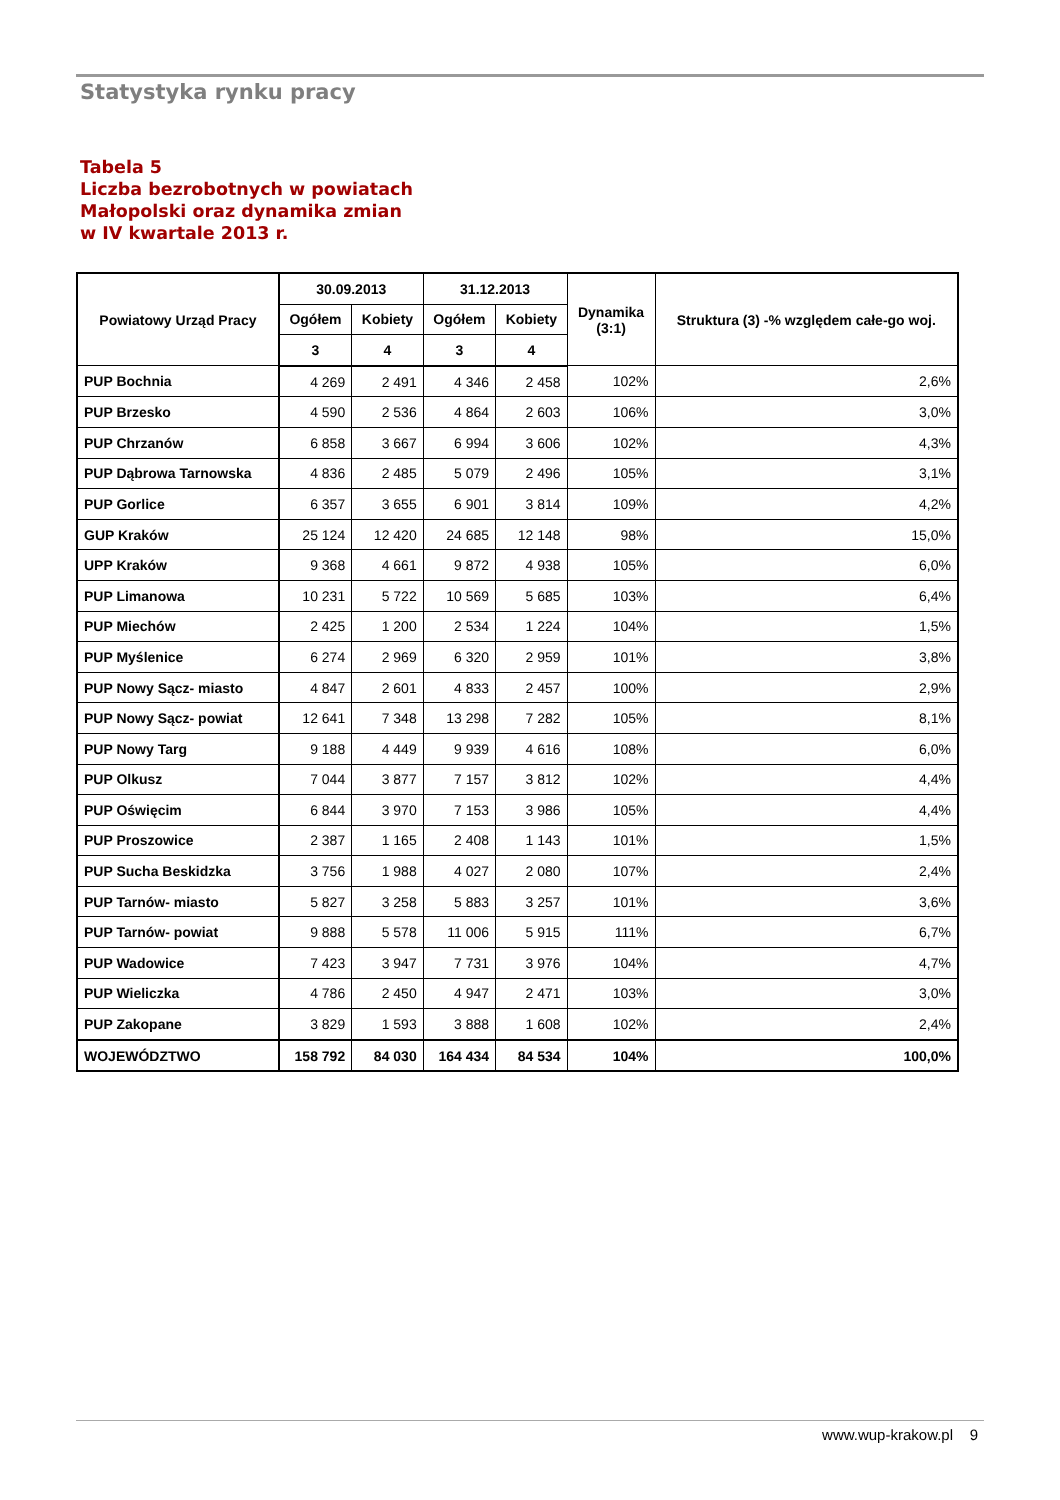Statystyka rynku pracy
Tabela 5
Liczba bezrobotnych w powiatach
Małopolski oraz dynamika zmian
w IV kwartale 2013 r.
| Powiatowy Urząd Pracy | 30.09.2013 | | 31.12.2013 | | Dynamika (3:1) | Struktura (3) -% względem całe-go woj. |
| --- | --- | --- | --- | --- | --- | --- |
| | Ogółem | Kobiety | Ogółem | Kobiety | | |
| | 3 | 4 | 3 | 4 | | |
| PUP Bochnia | 4 269 | 2 491 | 4 346 | 2 458 | 102% | 2,6% |
| PUP Brzesko | 4 590 | 2 536 | 4 864 | 2 603 | 106% | 3,0% |
| PUP Chrzanów | 6 858 | 3 667 | 6 994 | 3 606 | 102% | 4,3% |
| PUP Dąbrowa Tarnowska | 4 836 | 2 485 | 5 079 | 2 496 | 105% | 3,1% |
| PUP Gorlice | 6 357 | 3 655 | 6 901 | 3 814 | 109% | 4,2% |
| GUP Kraków | 25 124 | 12 420 | 24 685 | 12 148 | 98% | 15,0% |
| UPP Kraków | 9 368 | 4 661 | 9 872 | 4 938 | 105% | 6,0% |
| PUP Limanowa | 10 231 | 5 722 | 10 569 | 5 685 | 103% | 6,4% |
| PUP Miechów | 2 425 | 1 200 | 2 534 | 1 224 | 104% | 1,5% |
| PUP Myślenice | 6 274 | 2 969 | 6 320 | 2 959 | 101% | 3,8% |
| PUP Nowy Sącz- miasto | 4 847 | 2 601 | 4 833 | 2 457 | 100% | 2,9% |
| PUP Nowy Sącz- powiat | 12 641 | 7 348 | 13 298 | 7 282 | 105% | 8,1% |
| PUP Nowy Targ | 9 188 | 4 449 | 9 939 | 4 616 | 108% | 6,0% |
| PUP Olkusz | 7 044 | 3 877 | 7 157 | 3 812 | 102% | 4,4% |
| PUP Oświęcim | 6 844 | 3 970 | 7 153 | 3 986 | 105% | 4,4% |
| PUP Proszowice | 2 387 | 1 165 | 2 408 | 1 143 | 101% | 1,5% |
| PUP Sucha Beskidzka | 3 756 | 1 988 | 4 027 | 2 080 | 107% | 2,4% |
| PUP Tarnów- miasto | 5 827 | 3 258 | 5 883 | 3 257 | 101% | 3,6% |
| PUP Tarnów- powiat | 9 888 | 5 578 | 11 006 | 5 915 | 111% | 6,7% |
| PUP Wadowice | 7 423 | 3 947 | 7 731 | 3 976 | 104% | 4,7% |
| PUP Wieliczka | 4 786 | 2 450 | 4 947 | 2 471 | 103% | 3,0% |
| PUP Zakopane | 3 829 | 1 593 | 3 888 | 1 608 | 102% | 2,4% |
| WOJEWÓDZTWO | 158 792 | 84 030 | 164 434 | 84 534 | 104% | 100,0% |
www.wup-krakow.pl 9